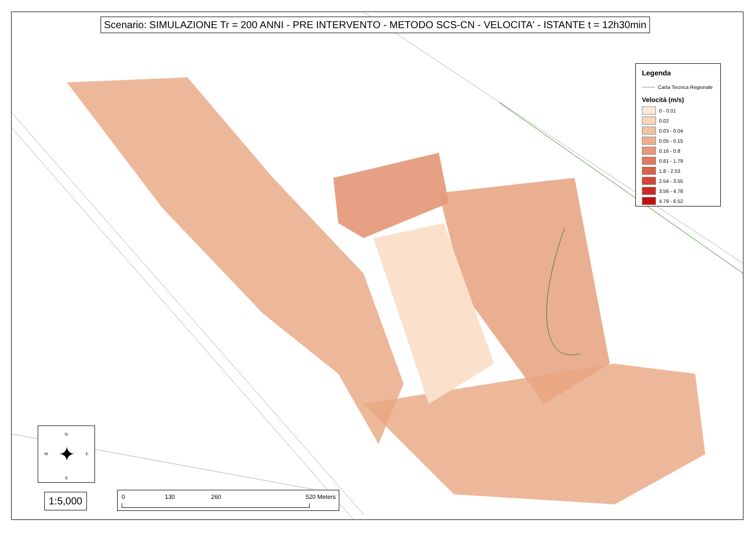Scenario: SIMULAZIONE Tr = 200 ANNI - PRE INTERVENTO - METODO SCS-CN - VELOCITA' - ISTANTE t = 12h30min
Legenda
Carta Tecnica Regionale
Velocità (m/s)
0 - 0.01
0.02
0.03 - 0.04
0.05 - 0.15
0.16 - 0.8
0.81 - 1.79
1.8 - 2.53
2.54 - 3.55
3.56 - 4.78
4.79 - 6.52
N
W ✦ E
S
1:5,000 0 130 260 520 Meters